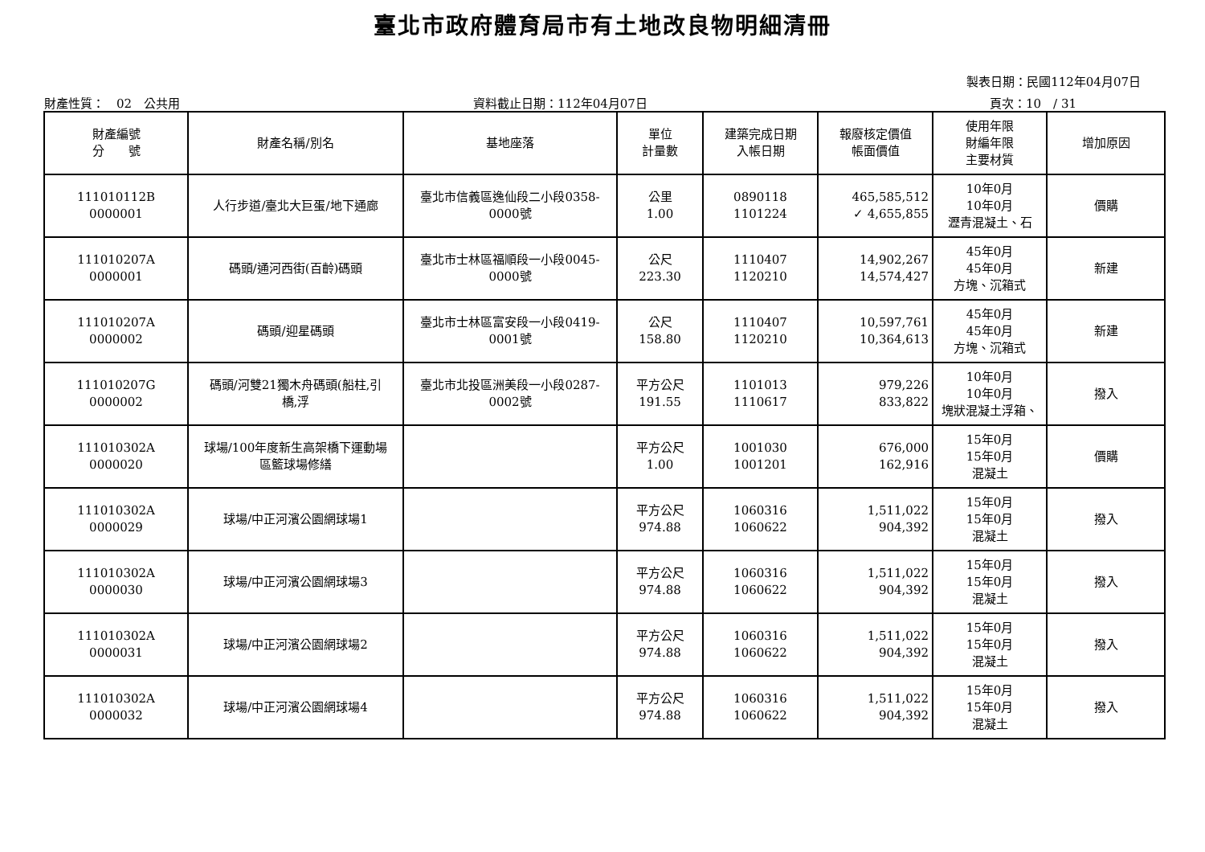臺北市政府體育局市有土地改良物明細清冊
製表日期：民國112年04月07日
財產性質：　02　公共用 資料截止日期：112年04月07日 頁次：10　/ 31
| 財產編號 分 號 | 財產名稱/別名 | 基地座落 | 單位 計量數 | 建築完成日期 入帳日期 | 報廢核定價值 帳面價值 | 使用年限 財編年限 主要材質 | 增加原因 |
| --- | --- | --- | --- | --- | --- | --- | --- |
| 111010112B 0000001 | 人行步道/臺北大巨蛋/地下通廊 | 臺北市信義區逸仙段二小段0358- 0000號 | 公里 1.00 | 0890118 1101224 | 465,585,512 ✓ 4,655,855 | 10年0月 10年0月 瀝青混凝土、石 | 價購 |
| 111010207A 0000001 | 碼頭/通河西街(百齡)碼頭 | 臺北市士林區福順段一小段0045- 0000號 | 公尺 223.30 | 1110407 1120210 | 14,902,267 14,574,427 | 45年0月 45年0月 方塊、沉箱式 | 新建 |
| 111010207A 0000002 | 碼頭/迎星碼頭 | 臺北市士林區富安段一小段0419- 0001號 | 公尺 158.80 | 1110407 1120210 | 10,597,761 10,364,613 | 45年0月 45年0月 方塊、沉箱式 | 新建 |
| 111010207G 0000002 | 碼頭/河雙21獨木舟碼頭(船柱,引 橋,浮 | 臺北市北投區洲美段一小段0287- 0002號 | 平方公尺 191.55 | 1101013 1110617 | 979,226 833,822 | 10年0月 10年0月 塊狀混凝土浮箱、 | 撥入 |
| 111010302A 0000020 | 球場/100年度新生高架橋下運動場 區籃球場修繕 | | 平方公尺 1.00 | 1001030 1001201 | 676,000 162,916 | 15年0月 15年0月 混凝土 | 價購 |
| 111010302A 0000029 | 球場/中正河濱公園網球場1 | | 平方公尺 974.88 | 1060316 1060622 | 1,511,022 904,392 | 15年0月 15年0月 混凝土 | 撥入 |
| 111010302A 0000030 | 球場/中正河濱公園網球場3 | | 平方公尺 974.88 | 1060316 1060622 | 1,511,022 904,392 | 15年0月 15年0月 混凝土 | 撥入 |
| 111010302A 0000031 | 球場/中正河濱公園網球場2 | | 平方公尺 974.88 | 1060316 1060622 | 1,511,022 904,392 | 15年0月 15年0月 混凝土 | 撥入 |
| 111010302A 0000032 | 球場/中正河濱公園網球場4 | | 平方公尺 974.88 | 1060316 1060622 | 1,511,022 904,392 | 15年0月 15年0月 混凝土 | 撥入 |